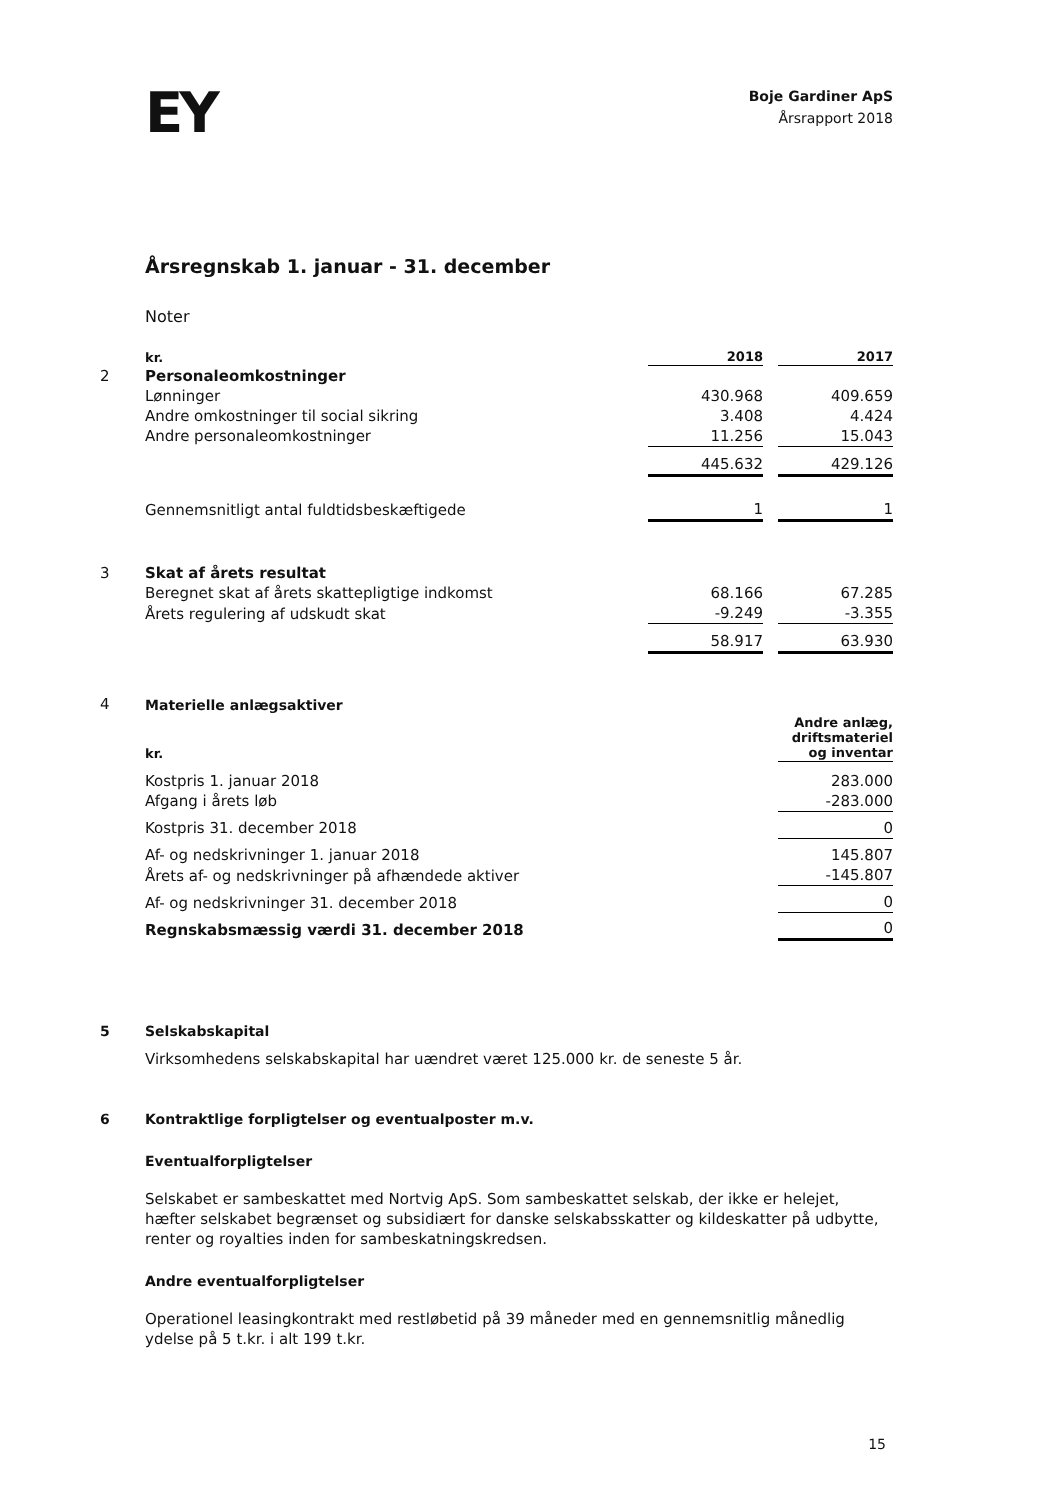EY
Boje Gardiner ApS
Årsrapport 2018
Årsregnskab 1. januar - 31. december
Noter
| | kr. | 2018 | | 2017 |
| 2 | Personaleomkostninger | | | |
| | Lønninger | 430.968 | | 409.659 |
| | Andre omkostninger til social sikring | 3.408 | | 4.424 |
| | Andre personaleomkostninger | 11.256 | | 15.043 |
| | | 445.632 | | 429.126 |
| | Gennemsnitligt antal fuldtidsbeskæftigede | 1 | | 1 |
| 3 | Skat af årets resultat | | | |
| | Beregnet skat af årets skattepligtige indkomst | 68.166 | | 67.285 |
| | Årets regulering af udskudt skat | -9.249 | | -3.355 |
| | | 58.917 | | 63.930 |
| 4 | Materielle anlægsaktiver | |
| | kr. | Andre anlæg, driftsmateriel og inventar |
| | Kostpris 1. januar 2018 | 283.000 |
| | Afgang i årets løb | -283.000 |
| | Kostpris 31. december 2018 | 0 |
| | Af- og nedskrivninger 1. januar 2018 | 145.807 |
| | Årets af- og nedskrivninger på afhændede aktiver | -145.807 |
| | Af- og nedskrivninger 31. december 2018 | 0 |
| | Regnskabsmæssig værdi 31. december 2018 | 0 |
5 Selskabskapital
Virksomhedens selskabskapital har uændret været 125.000 kr. de seneste 5 år.
6 Kontraktlige forpligtelser og eventualposter m.v.
Eventualforpligtelser
Selskabet er sambeskattet med Nortvig ApS. Som sambeskattet selskab, der ikke er helejet, hæfter selskabet begrænset og subsidiært for danske selskabsskatter og kildeskatter på udbytte, renter og royalties inden for sambeskatningskredsen.
Andre eventualforpligtelser
Operationel leasingkontrakt med restløbetid på 39 måneder med en gennemsnitlig månedlig ydelse på 5 t.kr. i alt 199 t.kr.
15